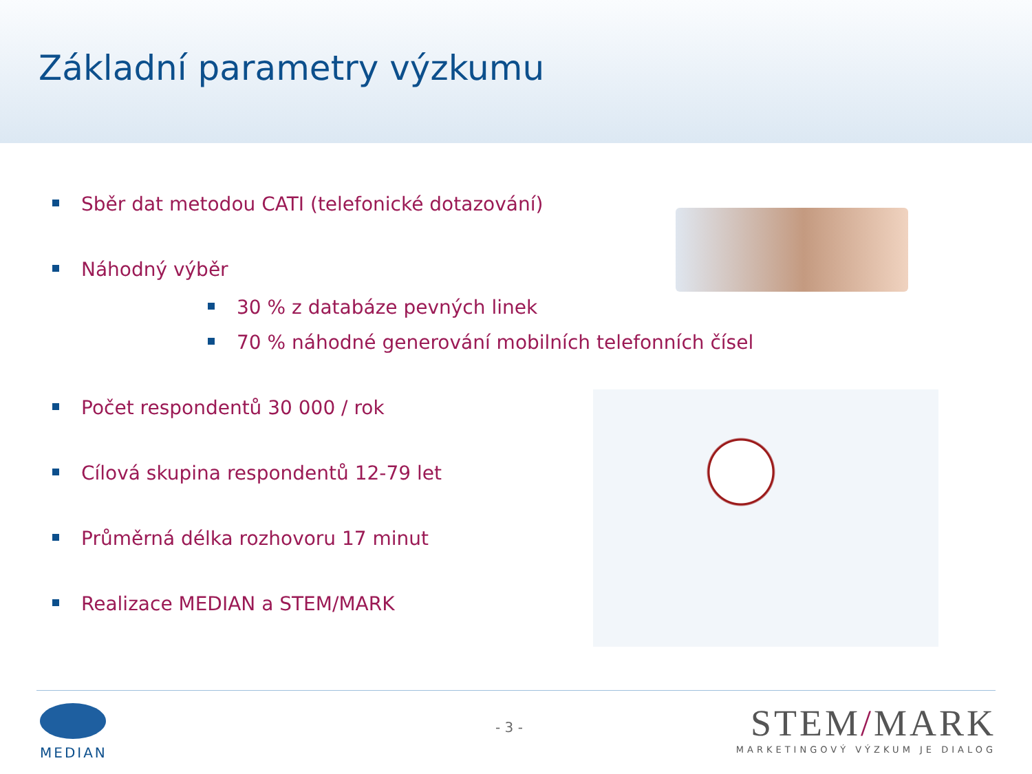Základní parametry výzkumu
Sběr dat metodou CATI (telefonické dotazování)
Náhodný výběr
30 % z databáze pevných linek
70 % náhodné generování mobilních telefonních čísel
Počet respondentů 30 000 / rok
Cílová skupina respondentů 12-79 let
Průměrná délka rozhovoru 17 minut
Realizace MEDIAN a STEM/MARK
MEDIAN
- 3 -
STEM/MARK
MARKETINGOVÝ VÝZKUM JE DIALOG